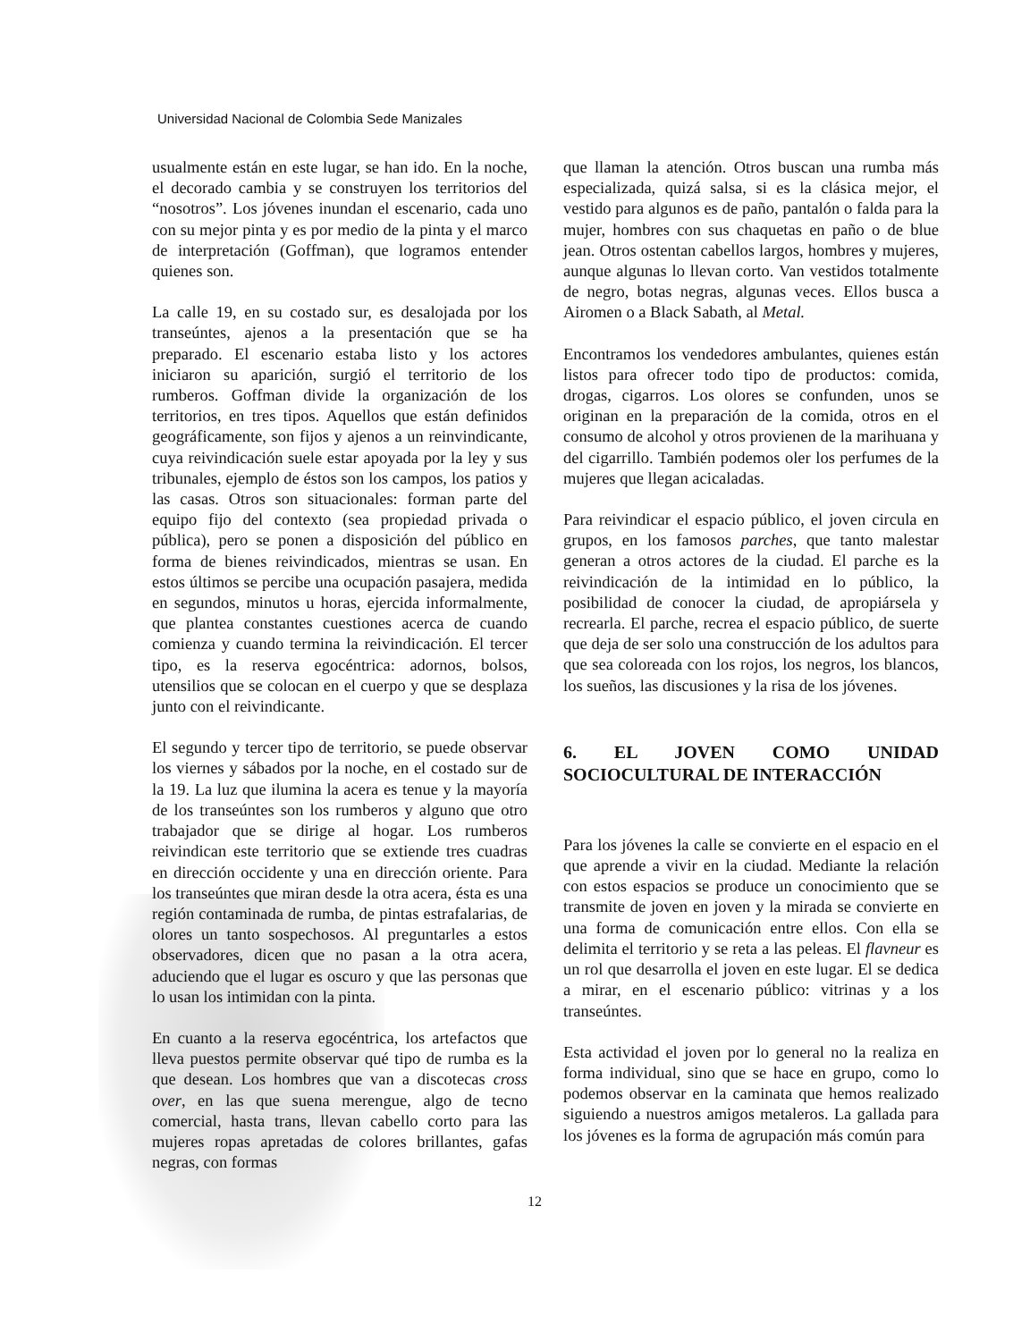Universidad Nacional de Colombia Sede Manizales
usualmente están en este lugar, se han ido. En la noche, el decorado cambia y se construyen los territorios del “nosotros”. Los jóvenes inundan el escenario, cada uno con su mejor pinta y es por medio de la pinta y el marco de interpretación (Goffman), que logramos entender quienes son.
La calle 19, en su costado sur, es desalojada por los transeúntes, ajenos a la presentación que se ha preparado. El escenario estaba listo y los actores iniciaron su aparición, surgió el territorio de los rumberos. Goffman divide la organización de los territorios, en tres tipos. Aquellos que están definidos geográficamente, son fijos y ajenos a un reinvindicante, cuya reivindicación suele estar apoyada por la ley y sus tribunales, ejemplo de éstos son los campos, los patios y las casas. Otros son situacionales: forman parte del equipo fijo del contexto (sea propiedad privada o pública), pero se ponen a disposición del público en forma de bienes reivindicados, mientras se usan. En estos últimos se percibe una ocupación pasajera, medida en segundos, minutos u horas, ejercida informalmente, que plantea constantes cuestiones acerca de cuando comienza y cuando termina la reivindicación. El tercer tipo, es la reserva egocéntrica: adornos, bolsos, utensilios que se colocan en el cuerpo y que se desplaza junto con el reivindicante.
El segundo y tercer tipo de territorio, se puede observar los viernes y sábados por la noche, en el costado sur de la 19. La luz que ilumina la acera es tenue y la mayoría de los transeúntes son los rumberos y alguno que otro trabajador que se dirige al hogar. Los rumberos reivindican este territorio que se extiende tres cuadras en dirección occidente y una en dirección oriente. Para los transeúntes que miran desde la otra acera, ésta es una región contaminada de rumba, de pintas estrafalarias, de olores un tanto sospechosos. Al preguntarles a estos observadores, dicen que no pasan a la otra acera, aduciendo que el lugar es oscuro y que las personas que lo usan los intimidan con la pinta.
En cuanto a la reserva egocéntrica, los artefactos que lleva puestos permite observar qué tipo de rumba es la que desean. Los hombres que van a discotecas cross over, en las que suena merengue, algo de tecno comercial, hasta trans, llevan cabello corto para las mujeres ropas apretadas de colores brillantes, gafas negras, con formas
que llaman la atención. Otros buscan una rumba más especializada, quizá salsa, si es la clásica mejor, el vestido para algunos es de paño, pantalón o falda para la mujer, hombres con sus chaquetas en paño o de blue jean. Otros ostentan cabellos largos, hombres y mujeres, aunque algunas lo llevan corto. Van vestidos totalmente de negro, botas negras, algunas veces. Ellos busca a Airomen o a Black Sabath, al Metal.
Encontramos los vendedores ambulantes, quienes están listos para ofrecer todo tipo de productos: comida, drogas, cigarros. Los olores se confunden, unos se originan en la preparación de la comida, otros en el consumo de alcohol y otros provienen de la marihuana y del cigarrillo. También podemos oler los perfumes de la mujeres que llegan acicaladas.
Para reivindicar el espacio público, el joven circula en grupos, en los famosos parches, que tanto malestar generan a otros actores de la ciudad. El parche es la reivindicación de la intimidad en lo público, la posibilidad de conocer la ciudad, de apropiársela y recrearla. El parche, recrea el espacio público, de suerte que deja de ser solo una construcción de los adultos para que sea coloreada con los rojos, los negros, los blancos, los sueños, las discusiones y la risa de los jóvenes.
6. EL JOVEN COMO UNIDAD SOCIOCULTURAL DE INTERACCIÓN
Para los jóvenes la calle se convierte en el espacio en el que aprende a vivir en la ciudad. Mediante la relación con estos espacios se produce un conocimiento que se transmite de joven en joven y la mirada se convierte en una forma de comunicación entre ellos. Con ella se delimita el territorio y se reta a las peleas. El flavneur es un rol que desarrolla el joven en este lugar. El se dedica a mirar, en el escenario público: vitrinas y a los transeúntes.
Esta actividad el joven por lo general no la realiza en forma individual, sino que se hace en grupo, como lo podemos observar en la caminata que hemos realizado siguiendo a nuestros amigos metaleros. La gallada para los jóvenes es la forma de agrupación más común para
12